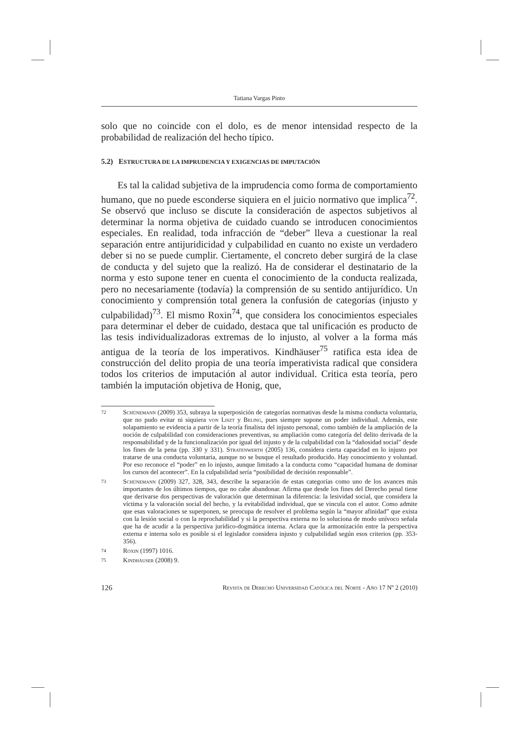Tatiana Vargas Pinto
solo que no coincide con el dolo, es de menor intensidad respecto de la probabilidad de realización del hecho típico.
5.2) ESTRUCTURA DE LA IMPRUDENCIA Y EXIGENCIAS DE IMPUTACIÓN
Es tal la calidad subjetiva de la imprudencia como forma de comportamiento humano, que no puede esconderse siquiera en el juicio normativo que implica<sup>72</sup>. Se observó que incluso se discute la consideración de aspectos subjetivos al determinar la norma objetiva de cuidado cuando se introducen conocimientos especiales. En realidad, toda infracción de “deber” lleva a cuestionar la real separación entre antijuridicidad y culpabilidad en cuanto no existe un verdadero deber si no se puede cumplir. Ciertamente, el concreto deber surgirá de la clase de conducta y del sujeto que la realizó. Ha de considerar el destinatario de la norma y esto supone tener en cuenta el conocimiento de la conducta realizada, pero no necesariamente (todavía) la comprensión de su sentido antijurídico. Un conocimiento y comprensión total genera la confusión de categorías (injusto y culpabilidad)<sup>73</sup>. El mismo Roxin<sup>74</sup>, que considera los conocimientos especiales para determinar el deber de cuidado, destaca que tal unificación es producto de las tesis individualizadoras extremas de lo injusto, al volver a la forma más antigua de la teoría de los imperativos. Kindhäuser<sup>75</sup> ratifica esta idea de construcción del delito propia de una teoría imperativista radical que considera todos los criterios de imputación al autor individual. Critica esta teoría, pero también la imputación objetiva de Honig, que,
72 Schünemann (2009) 353, subraya la superposición de categorías normativas desde la misma conducta voluntaria, que no pudo evitar ni siquiera von Liszt y Beling, pues siempre supone un poder individual. Además, este solapamiento se evidencia a partir de la teoría finalista del injusto personal, como también de la ampliación de la noción de culpabilidad con consideraciones preventivas, su ampliación como categoría del delito derivada de la responsabilidad y de la funcionalización por igual del injusto y de la culpabilidad con la “dañosidad social” desde los fines de la pena (pp. 330 y 331). Stratenwerth (2005) 136, considera cierta capacidad en lo injusto por tratarse de una conducta voluntaria, aunque no se busque el resultado producido. Hay conocimiento y voluntad. Por eso reconoce el “poder” en lo injusto, aunque limitado a la conducta como “capacidad humana de dominar los cursos del acontecer”. En la culpabilidad sería “posibilidad de decisión responsable”.
73 Schünemann (2009) 327, 328, 343, describe la separación de estas categorías como uno de los avances más importantes de los últimos tiempos, que no cabe abandonar. Afirma que desde los fines del Derecho penal tiene que derivarse dos perspectivas de valoración que determinan la diferencia: la lesividad social, que considera la víctima y la valoración social del hecho, y la evitabilidad individual, que se vincula con el autor. Como admite que esas valoraciones se superponen, se preocupa de resolver el problema según la “mayor afinidad” que exista con la lesión social o con la reprochabilidad y si la perspectiva externa no lo soluciona de modo unívoco señala que ha de acudir a la perspectiva jurídico-dogmática interna. Aclara que la armonización entre la perspectiva externa e interna solo es posible si el legislador considera injusto y culpabilidad según esos criterios (pp. 353-356).
74 Roxin (1997) 1016.
75 Kindhäuser (2008) 9.
126 Revista de Derecho Universidad Católica del Norte - Año 17 Nº 2 (2010)